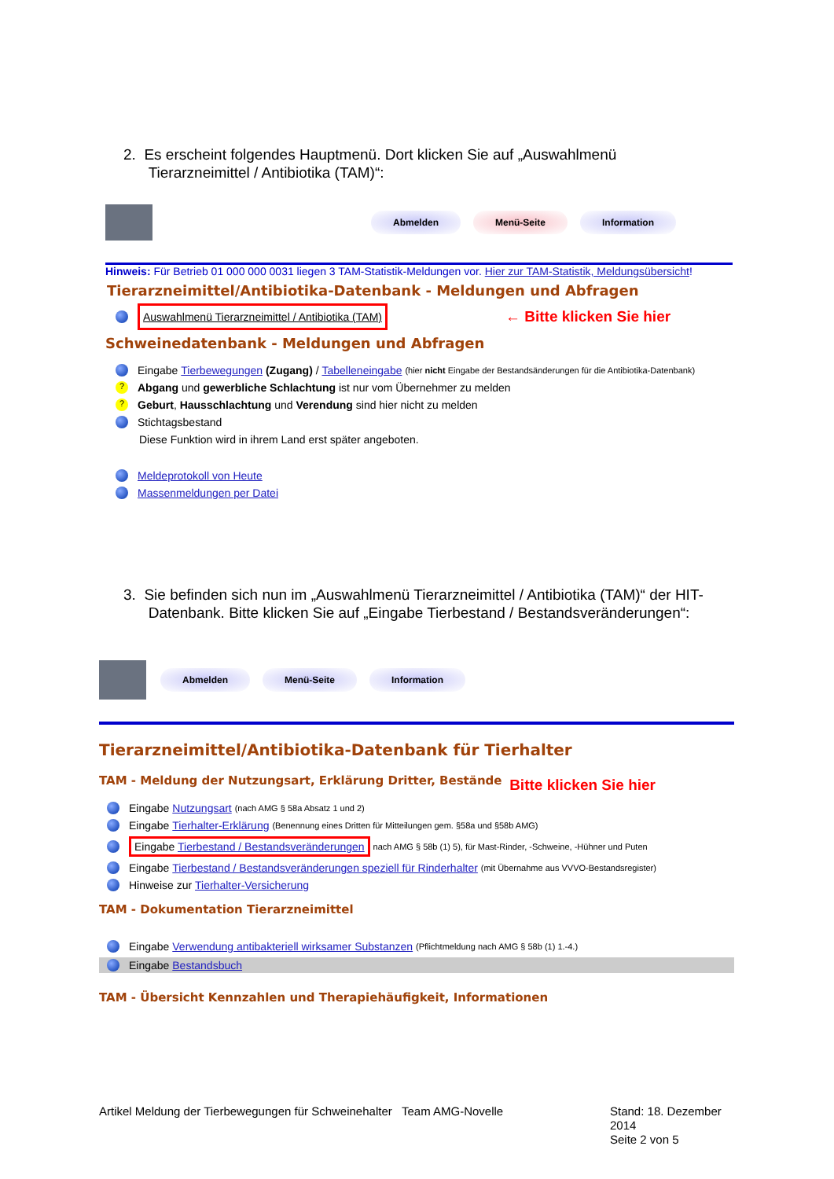2. Es erscheint folgendes Hauptmenü. Dort klicken Sie auf „Auswahlmenü
Tierarzneimittel / Antibiotika (TAM)“:
Abmelden Menü-Seite Information
Hinweis: Für Betrieb 01 000 000 0031 liegen 3 TAM-Statistik-Meldungen vor. Hier zur TAM-Statistik, Meldungsübersicht!
Tierarzneimittel/Antibiotika-Datenbank - Meldungen und Abfragen
Auswahlmenü Tierarzneimittel / Antibiotika (TAM) ← Bitte klicken Sie hier
Schweinedatenbank - Meldungen und Abfragen
Eingabe Tierbewegungen (Zugang) / Tabelleneingabe (hier nicht Eingabe der Bestandsänderungen für die Antibiotika-Datenbank)
? Abgang und gewerbliche Schlachtung ist nur vom Übernehmer zu melden
? Geburt, Hausschlachtung und Verendung sind hier nicht zu melden
Stichtagsbestand
Diese Funktion wird in ihrem Land erst später angeboten.
Meldeprotokoll von Heute
Massenmeldungen per Datei
3. Sie befinden sich nun im „Auswahlmenü Tierarzneimittel / Antibiotika (TAM)“ der HIT-
Datenbank. Bitte klicken Sie auf „Eingabe Tierbestand / Bestandsveränderungen“:
Abmelden Menü-Seite Information
Tierarzneimittel/Antibiotika-Datenbank für Tierhalter
TAM - Meldung der Nutzungsart, Erklärung Dritter, Bestände Bitte klicken Sie hier
Eingabe Nutzungsart (nach AMG § 58a Absatz 1 und 2)
Eingabe Tierhalter-Erklärung (Benennung eines Dritten für Mitteilungen gem. §58a und §58b AMG)
Eingabe Tierbestand / Bestandsveränderungen nach AMG § 58b (1) 5), für Mast-Rinder, -Schweine, -Hühner und Puten
Eingabe Tierbestand / Bestandsveränderungen speziell für Rinderhalter (mit Übernahme aus VVVO-Bestandsregister)
Hinweise zur Tierhalter-Versicherung
TAM - Dokumentation Tierarzneimittel
Eingabe Verwendung antibakteriell wirksamer Substanzen (Pflichtmeldung nach AMG § 58b (1) 1.-4.)
Eingabe Bestandsbuch
TAM - Übersicht Kennzahlen und Therapiehäufigkeit, Informationen
Artikel Meldung der Tierbewegungen für Schweinehalter
Team AMG-Novelle Stand: 18. Dezember 2014
Seite 2 von 5